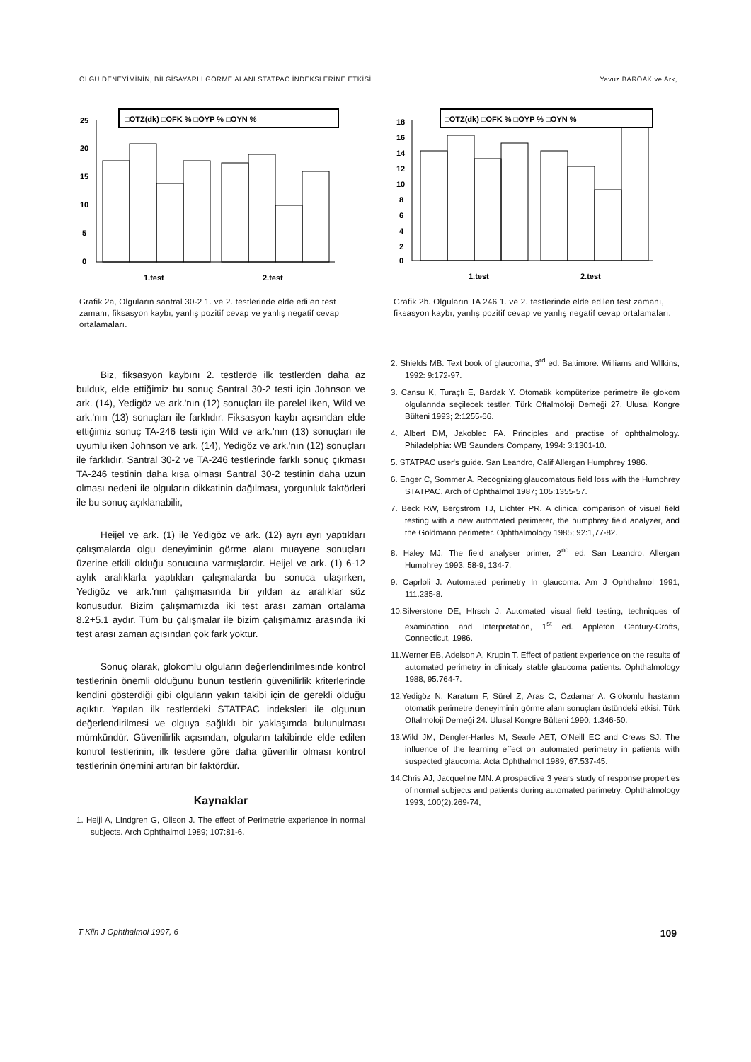OLGU DENEYİMİNİN, BİLGİSAYARLI GÖRME ALANI STATPAC İNDEKSLERİNE ETKİSİ Yavuz BAROAK ve Ark,
□OTZ(dk) □OFK % □OYP % □OYN %
25
20
15
10
5
0
1.test
2.test
Grafik 2a, Olguların santral 30-2 1. ve 2. testlerinde elde edilen test zamanı, fiksasyon kaybı, yanlış pozitif cevap ve yanlış negatif cevap ortalamaları.
Biz, fiksasyon kaybını 2. testlerde ilk testlerden daha az bulduk, elde ettiğimiz bu sonuç Santral 30-2 testi için Johnson ve ark. (14), Yedigöz ve ark.'nın (12) sonuçları ile parelel iken, Wild ve ark.'nın (13) sonuçları ile farklıdır. Fiksasyon kaybı açısından elde ettiğimiz sonuç TA-246 testi için Wild ve ark.'nın (13) sonuçları ile uyumlu iken Johnson ve ark. (14), Yedigöz ve ark.'nın (12) sonuçları ile farklıdır. Santral 30-2 ve TA-246 testlerinde farklı sonuç çıkması TA-246 testinin daha kısa olması Santral 30-2 testinin daha uzun olması nedeni ile olguların dikkatinin dağılması, yorgunluk faktörleri ile bu sonuç açıklanabilir,
Heijel ve ark. (1) ile Yedigöz ve ark. (12) ayrı ayrı yaptıkları çalışmalarda olgu deneyiminin görme alanı muayene sonuçları üzerine etkili olduğu sonucuna varmışlardır. Heijel ve ark. (1) 6-12 aylık aralıklarla yaptıkları çalışmalarda bu sonuca ulaşırken, Yedigöz ve ark.'nın çalışmasında bir yıldan az aralıklar söz konusudur. Bizim çalışmamızda iki test arası zaman ortalama 8.2+5.1 aydır. Tüm bu çalışmalar ile bizim çalışmamız arasında iki test arası zaman açısından çok fark yoktur.
Sonuç olarak, glokomlu olguların değerlendirilmesinde kontrol testlerinin önemli olduğunu bunun testlerin güvenilirlik kriterlerinde kendini gösterdiği gibi olguların yakın takibi için de gerekli olduğu açıktır. Yapılan ilk testlerdeki STATPAC indeksleri ile olgunun değerlendirilmesi ve olguya sağlıklı bir yaklaşımda bulunulması mümkündür. Güvenilirlik açısından, olguların takibinde elde edilen kontrol testlerinin, ilk testlere göre daha güvenilir olması kontrol testlerinin önemini artıran bir faktördür.
Kaynaklar
1. Heijl A, LIndgren G, Ollson J. The effect of Perimetrie experience in normal subjects. Arch Ophthalmol 1989; 107:81-6.
□OTZ(dk) □OFK % □OYP % □OYN %
18
16
14
12
10
8
6
4
2
0
1.test
2.test
Grafik 2b. Olguların TA 246 1. ve 2. testlerinde elde edilen test zamanı, fiksasyon kaybı, yanlış pozitif cevap ve yanlış negatif cevap ortalamaları.
2. Shields MB. Text book of glaucoma, 3<sup>rd</sup> ed. Baltimore: Williams and WIlkins, 1992: 9:172-97.
3. Cansu K, Turaçlı E, Bardak Y. Otomatik kompüterize perimetre ile glokom olgularında seçilecek testler. Türk Oftalmoloji Demeği 27. Ulusal Kongre Bülteni 1993; 2:1255-66.
4. Albert DM, Jakoblec FA. Principles and practise of ophthalmology. Philadelphia: WB Saunders Company, 1994: 3:1301-10.
5. STATPAC user's guide. San Leandro, Calif Allergan Humphrey 1986.
6. Enger C, Sommer A. Recognizing glaucomatous field loss with the Humphrey STATPAC. Arch of Ophthalmol 1987; 105:1355-57.
7. Beck RW, Bergstrom TJ, LIchter PR. A clinical comparison of visual field testing with a new automated perimeter, the humphrey field analyzer, and the Goldmann perimeter. Ophthalmology 1985; 92:1,77-82.
8. Haley MJ. The field analyser primer, 2<sup>nd</sup> ed. San Leandro, Allergan Humphrey 1993; 58-9, 134-7.
9. Caprloli J. Automated perimetry In glaucoma. Am J Ophthalmol 1991; 111:235-8.
10.Silverstone DE, HIrsch J. Automated visual field testing, techniques of examination and Interpretation, 1<sup>st</sup> ed. Appleton Century-Crofts, Connecticut, 1986.
11.Werner EB, Adelson A, Krupin T. Effect of patient experience on the results of automated perimetry in clinicaly stable glaucoma patients. Ophthalmology 1988; 95:764-7.
12.Yedigöz N, Karatum F, Sürel Z, Aras C, Özdamar A. Glokomlu hastanın otomatik perimetre deneyiminin görme alanı sonuçları üstündeki etkisi. Türk Oftalmoloji Derneği 24. Ulusal Kongre Bülteni 1990; 1:346-50.
13.Wild JM, Dengler-Harles M, Searle AET, O'Neill EC and Crews SJ. The influence of the learning effect on automated perimetry in patients with suspected glaucoma. Acta Ophthalmol 1989; 67:537-45.
14.Chris AJ, Jacqueline MN. A prospective 3 years study of response properties of normal subjects and patients during automated perimetry. Ophthalmology 1993; 100(2):269-74,
T Klin J Ophthalmol 1997, 6 109